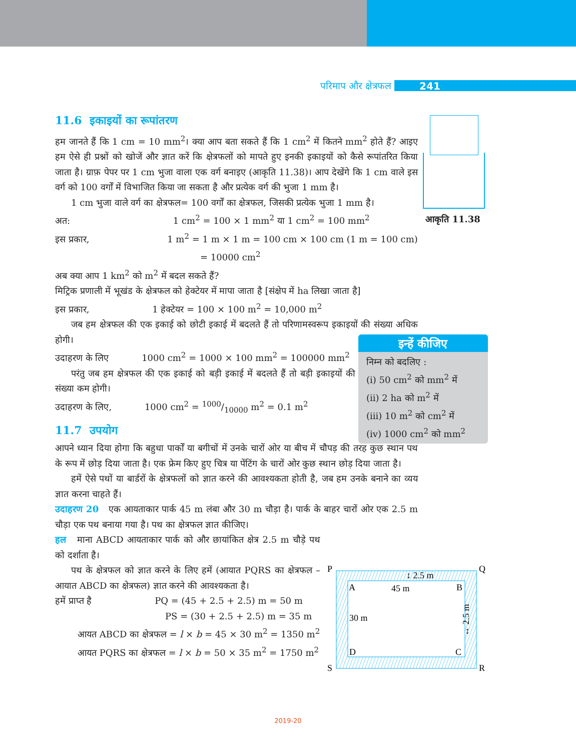परिमाप और क्षेत्रफल 241
आकृति 11.38
11.6 इकाइयों का रूपांतरण
हम जानते हैं कि 1 cm = 10 mm<sup>2</sup>। क्या आप बता सकते हैं कि 1 cm<sup>2</sup> में कितने mm<sup>2</sup> होते हैं? आइए हम ऐसे ही प्रश्नों को खोजें और ज्ञात करें कि क्षेत्रफलों को मापते हुए इनकी इकाइयों को कैसे रूपांतरित किया जाता है। ग्राफ़ पेपर पर 1 cm भुजा वाला एक वर्ग बनाइए (आकृति 11.38)। आप देखेंगे कि 1 cm वाले इस वर्ग को 100 वर्गों में विभाजित किया जा सकता है और प्रत्येक वर्ग की भुजा 1 mm है।
1 cm भुजा वाले वर्ग का क्षेत्रफल= 100 वर्गों का क्षेत्रफल, जिसकी प्रत्येक भुजा 1 mm है।
अत: 1 cm<sup>2</sup> = 100 × 1 mm<sup>2</sup> या 1 cm<sup>2</sup> = 100 mm<sup>2</sup>
इस प्रकार, 1 m<sup>2</sup> = 1 m × 1 m = 100 cm × 100 cm (1 m = 100 cm)
= 10000 cm<sup>2</sup>
अब क्या आप 1 km<sup>2</sup> को m<sup>2</sup> में बदल सकते हैं?
मिट्रिक प्रणाली में भूखंड के क्षेत्रफल को हेक्टेयर में मापा जाता है [संक्षेप में ha लिखा जाता है]
इस प्रकार, 1 हेक्टेयर = 100 × 100 m<sup>2</sup> = 10,000 m<sup>2</sup>
जब हम क्षेत्रफल की एक इकाई को छोटी इकाई में बदलते हैं तो परिणामस्वरूप इकाइयों की संख्या अधिक होगी।
उदाहरण के लिए 1000 cm<sup>2</sup> = 1000 × 100 mm<sup>2</sup> = 100000 mm<sup>2</sup>
परंतु जब हम क्षेत्रफल की एक इकाई को बड़ी इकाई में बदलते हैं तो बड़ी इकाइयों की संख्या कम होगी।
उदाहरण के लिए, 1000 cm<sup>2</sup> = 1000/10000 m<sup>2</sup> = 0.1 m<sup>2</sup>
11.7 उपयोग
आपने ध्यान दिया होगा कि बहुधा पार्कों या बगीचों में उनके चारों ओर या बीच में चौपड़ की तरह कुछ स्थान पथ के रूप में छोड़ दिया जाता है। एक फ्रेम किए हुए चित्र या पेंटिंग के चारों ओर कुछ स्थान छोड़ दिया जाता है।
हमें ऐसे पथों या बार्डरों के क्षेत्रफलों को ज्ञात करने की आवश्यकता होती है, जब हम उनके बनाने का व्यय ज्ञात करना चाहते हैं।
उदाहरण 20 एक आयताकार पार्क 45 m लंबा और 30 m चौड़ा है। पार्क के बाहर चारों ओर एक 2.5 m चौड़ा एक पथ बनाया गया है। पथ का क्षेत्रफल ज्ञात कीजिए।
हल माना ABCD आयताकार पार्क को और छायांकित क्षेत्र 2.5 m चौड़े पथ को दर्शाता है।
पथ के क्षेत्रफल को ज्ञात करने के लिए हमें (आयात PQRS का क्षेत्रफल – आयात ABCD का क्षेत्रफल) ज्ञात करने की आवश्यकता है।
हमें प्राप्त है PQ = (45 + 2.5 + 2.5) m = 50 m
PS = (30 + 2.5 + 2.5) m = 35 m
आयत ABCD का क्षेत्रफल = l × b = 45 × 30 m<sup>2</sup> = 1350 m<sup>2</sup>
आयत PQRS का क्षेत्रफल = l × b = 50 × 35 m<sup>2</sup> = 1750 m<sup>2</sup>
इन्हें कीजिए
निम्न को बदलिए :
(i) 50 cm<sup>2</sup> को mm<sup>2</sup> में
(ii) 2 ha को m<sup>2</sup> में
(iii) 10 m<sup>2</sup> को cm<sup>2</sup> में
(iv) 1000 cm<sup>2</sup> को mm<sup>2</sup>
P
Q
S
R
A
B
D
C
45 m
30 m
↕ 2.5 m
↔ 2.5 m
2019-20